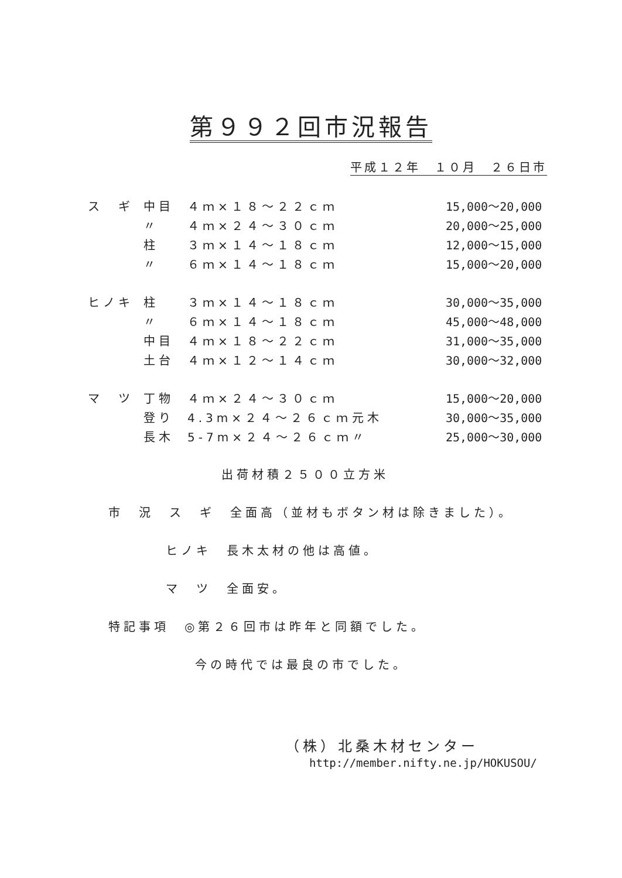第９９２回市況報告
平成１２年　１０月　２６日市
| ス ギ | 中目 | ４ｍ×１８～２２ｃｍ | | 15,000～20,000 |
| | 〃 | ４ｍ×２４～３０ｃｍ | | 20,000～25,000 |
| | 柱 | ３ｍ×１４～１８ｃｍ | | 12,000～15,000 |
| | 〃 | ６ｍ×１４～１８ｃｍ | | 15,000～20,000 |
| ヒノキ | 柱 | ３ｍ×１４～１８ｃｍ | | 30,000～35,000 |
| | 〃 | ６ｍ×１４～１８ｃｍ | | 45,000～48,000 |
| | 中目 | ４ｍ×１８～２２ｃｍ | | 31,000～35,000 |
| | 土台 | ４ｍ×１２～１４ｃｍ | | 30,000～32,000 |
| マ ツ | 丁物 | ４ｍ×２４～３０ｃｍ | | 15,000～20,000 |
| | 登り | 4.3m×２４～２６ｃｍ | 元木 | 30,000～35,000 |
| | 長木 | 5-7m×２４～２６ｃｍ | 〃 | 25,000～30,000 |
出荷材積２５００立方米
市　況　ス　ギ　全面高（並材もボタン材は除きました）。
ヒノキ　長木太材の他は高値。
マ　ツ　全面安。
特記事項　◎第２６回市は昨年と同額でした。
今の時代では最良の市でした。
（株）北桑木材センター
http://member.nifty.ne.jp/HOKUSOU/